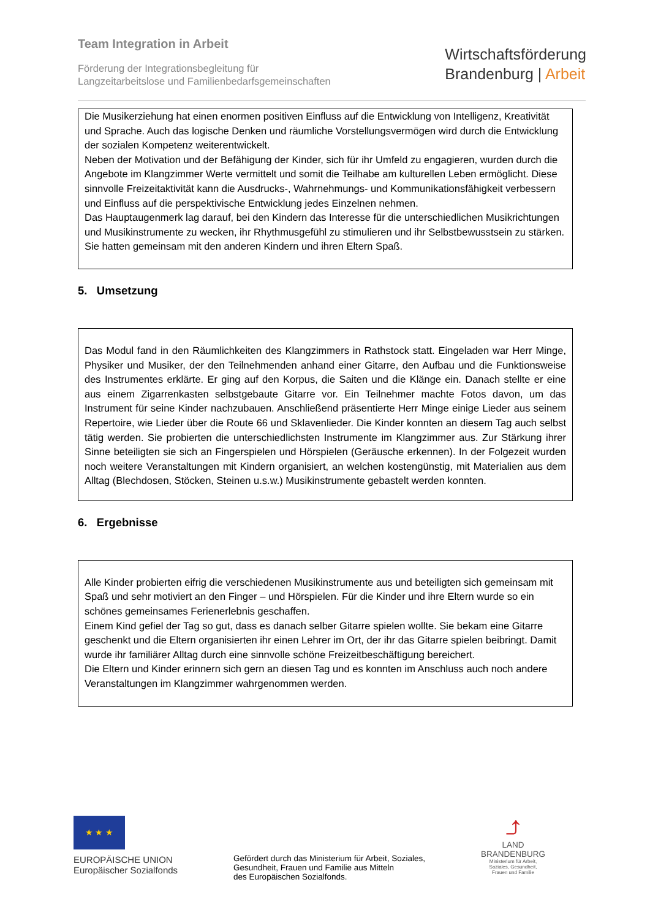Team Integration in Arbeit
Förderung der Integrationsbegleitung für
Langzeitarbeitslose und Familienbedarfsgemeinschaften
Wirtschaftsförderung
Brandenburg | Arbeit
Die Musikerziehung hat einen enormen positiven Einfluss auf die Entwicklung von Intelligenz, Kreativität und Sprache. Auch das logische Denken und räumliche Vorstellungsvermögen wird durch die Entwicklung der sozialen Kompetenz weiterentwickelt.
Neben der Motivation und der Befähigung der Kinder, sich für ihr Umfeld zu engagieren, wurden durch die Angebote im Klangzimmer Werte vermittelt und somit die Teilhabe am kulturellen Leben ermöglicht. Diese sinnvolle Freizeitaktivität kann die Ausdrucks-, Wahrnehmungs- und Kommunikationsfähigkeit verbessern und Einfluss auf die perspektivische Entwicklung jedes Einzelnen nehmen.
Das Hauptaugenmerk lag darauf, bei den Kindern das Interesse für die unterschiedlichen Musikrichtungen und Musikinstrumente zu wecken, ihr Rhythmusgefühl zu stimulieren und ihr Selbstbewusstsein zu stärken. Sie hatten gemeinsam mit den anderen Kindern und ihren Eltern Spaß.
5. Umsetzung
Das Modul fand in den Räumlichkeiten des Klangzimmers in Rathstock statt. Eingeladen war Herr Minge, Physiker und Musiker, der den Teilnehmenden anhand einer Gitarre, den Aufbau und die Funktionsweise des Instrumentes erklärte. Er ging auf den Korpus, die Saiten und die Klänge ein. Danach stellte er eine aus einem Zigarrenkasten selbstgebaute Gitarre vor. Ein Teilnehmer machte Fotos davon, um das Instrument für seine Kinder nachzubauen. Anschließend präsentierte Herr Minge einige Lieder aus seinem Repertoire, wie Lieder über die Route 66 und Sklavenlieder. Die Kinder konnten an diesem Tag auch selbst tätig werden. Sie probierten die unterschiedlichsten Instrumente im Klangzimmer aus. Zur Stärkung ihrer Sinne beteiligten sie sich an Fingerspielen und Hörspielen (Geräusche erkennen). In der Folgezeit wurden noch weitere Veranstaltungen mit Kindern organisiert, an welchen kostengünstig, mit Materialien aus dem Alltag (Blechdosen, Stöcken, Steinen u.s.w.) Musikinstrumente gebastelt werden konnten.
6. Ergebnisse
Alle Kinder probierten eifrig die verschiedenen Musikinstrumente aus und beteiligten sich gemeinsam mit Spaß und sehr motiviert an den Finger – und Hörspielen. Für die Kinder und ihre Eltern wurde so ein schönes gemeinsames Ferienerlebnis geschaffen.
Einem Kind gefiel der Tag so gut, dass es danach selber Gitarre spielen wollte. Sie bekam eine Gitarre geschenkt und die Eltern organisierten ihr einen Lehrer im Ort, der ihr das Gitarre spielen beibringt. Damit wurde ihr familiärer Alltag durch eine sinnvolle schöne Freizeitbeschäftigung bereichert.
Die Eltern und Kinder erinnern sich gern an diesen Tag und es konnten im Anschluss auch noch andere Veranstaltungen im Klangzimmer wahrgenommen werden.
★ ★ ★
EUROPÄISCHE UNION
Europäischer Sozialfonds
Gefördert durch das Ministerium für Arbeit, Soziales,
Gesundheit, Frauen und Familie aus Mitteln
des Europäischen Sozialfonds.
⤴
LAND
BRANDENBURG
Ministerium für Arbeit,
Soziales, Gesundheit,
Frauen und Familie